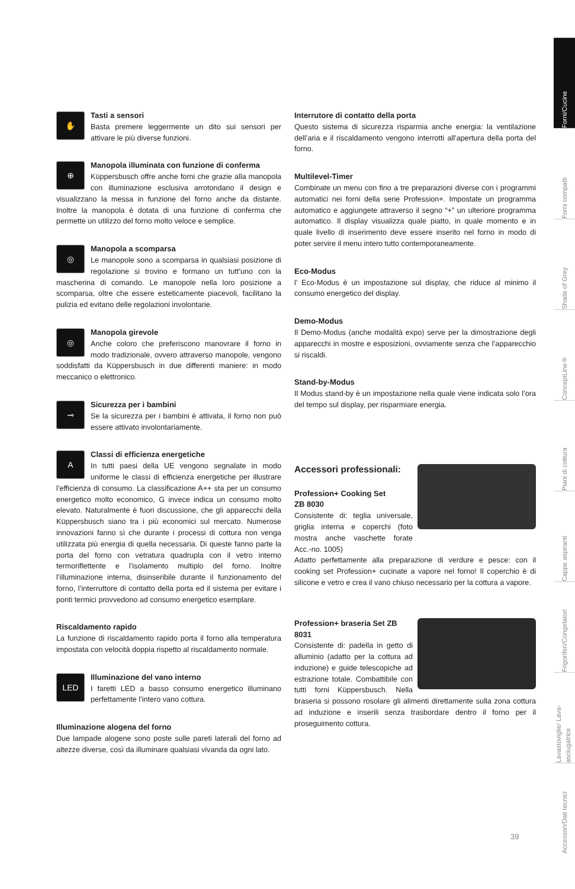✋
Tasti a sensori
Basta premere leggermente un dito sui sensori per attivare le più diverse funzioni.
⊕
Manopola illuminata con funzione di conferma
Küppersbusch offre anche forni che grazie alla manopola con illuminazione esclusiva arrotondano il design e visualizzano la messa in funzione del forno anche da distante. Inoltre la manopola è dotata di una funzione di conferma che permette un utilizzo del forno molto veloce e semplice.
◎
Manopola a scomparsa
Le manopole sono a scomparsa in qualsiasi posizione di regolazione si trovino e formano un tutt’uno con la mascherina di comando. Le manopole nella loro posizione a scomparsa, oltre che essere esteticamente piacevoli, facilitano la pulizia ed evitano delle regolazioni involontarie.
◎
Manopola girevole
Anche coloro che preferiscono manovrare il forno in modo tradizionale, ovvero attraverso manopole, vengono soddisfatti da Küppersbusch in due differenti maniere: in modo meccanico o elettronico.
⊸
Sicurezza per i bambini
Se la sicurezza per i bambini è attivata, il forno non può essere attivato involontariamente.
A
Classi di efficienza energetiche
In tutti paesi della UE vengono segnalate in modo uniforme le classi di efficienza energetiche per illustrare l’efficienza di consumo. La classificazione A++ sta per un consumo energetico molto economico, G invece indica un consumo molto elevato. Naturalmente è fuori discussione, che gli apparecchi della Küppersbusch siano tra i più economici sul mercato. Numerose innovazioni fanno sì che durante i processi di cottura non venga utilizzata più energia di quella necessaria. Di queste fanno parte la porta del forno con vetratura quadrupla con il vetro interno termoriflettente e l’isolamento multiplo del forno. Inoltre l’illuminazione interna, disinseribile durante il funzionamento del forno, l’interruttore di contatto della porta ed il sistema per evitare i ponti termici provvedono ad consumo energetico esemplare.
Riscaldamento rapido
La funzione di riscaldamento rapido porta il forno alla temperatura impostata con velocità doppia rispetto al riscaldamento normale.
LED
Illuminazione del vano interno
I faretti LED a basso consumo energetico illuminano perfettamente l’intero vano cottura.
Illuminazione alogena del forno
Due lampade alogene sono poste sulle pareti laterali del forno ad altezze diverse, così da illuminare qualsiasi vivanda da ogni lato.
Interrutore di contatto della porta
Questo sistema di sicurezza risparmia anche energia: la ventilazione dell’aria e il riscaldamento vengono interrotti all’apertura della porta del forno.
Multilevel-Timer
Combinate un menu con fino a tre preparazioni diverse con i programmi automatici nei forni della serie Profession+. Impostate un programma automatico e aggiungete attraverso il segno “+” un ulteriore programma automatico. Il display visualizza quale piatto, in quale momento e in quale livello di inserimento deve essere inserito nel forno in modo di poter servire il menu intero tutto contemporaneamente.
Eco-Modus
l’ Eco-Modus è un impostazione sul display, che riduce al minimo il consumo energetico del display.
Demo-Modus
Il Demo-Modus (anche modalità expo) serve per la dimostrazione degli apparecchi in mostre e esposizioni, ovviamente senza che l’apparecchio si riscaldi.
Stand-by-Modus
Il Modus stand-by è un impostazione nella quale viene indicata solo l’ora del tempo sul display, per risparmiare energia.
Accessori professionali:
Profession+ Cooking Set
ZB 8030
Consistente di: teglia universale, griglia interna e coperchi (foto mostra anche vaschette forate Acc.-no. 1005)
Adatto perfettamente alla preparazione di verdure e pesce: con il cooking set Profession+ cucinate a vapore nel forno! Il coperchio è di silicone e vetro e crea il vano chiuso necessario per la cottura a vapore.
Profession+ braseria Set ZB 8031
Consistente di: padella in getto di alluminio (adatto per la cottura ad induzione) e guide telescopiche ad estrazione totale. Combattibile con tutti forni Küppersbusch. Nella braseria si possono rosolare gli alimenti direttamente sulla zona cottura ad induzione e inserili senza trasbordare dentro il forno per il proseguimento cottura.
Forni/Cucine
Forni compatti
Shade of Grey
ConceptLine®
Piani di cottura
Cappe aspiranti
Frigoriferi/Congelatori
Lavastoviglie/ Lava-asciugatrice
Accessori/Dati tecnici
39